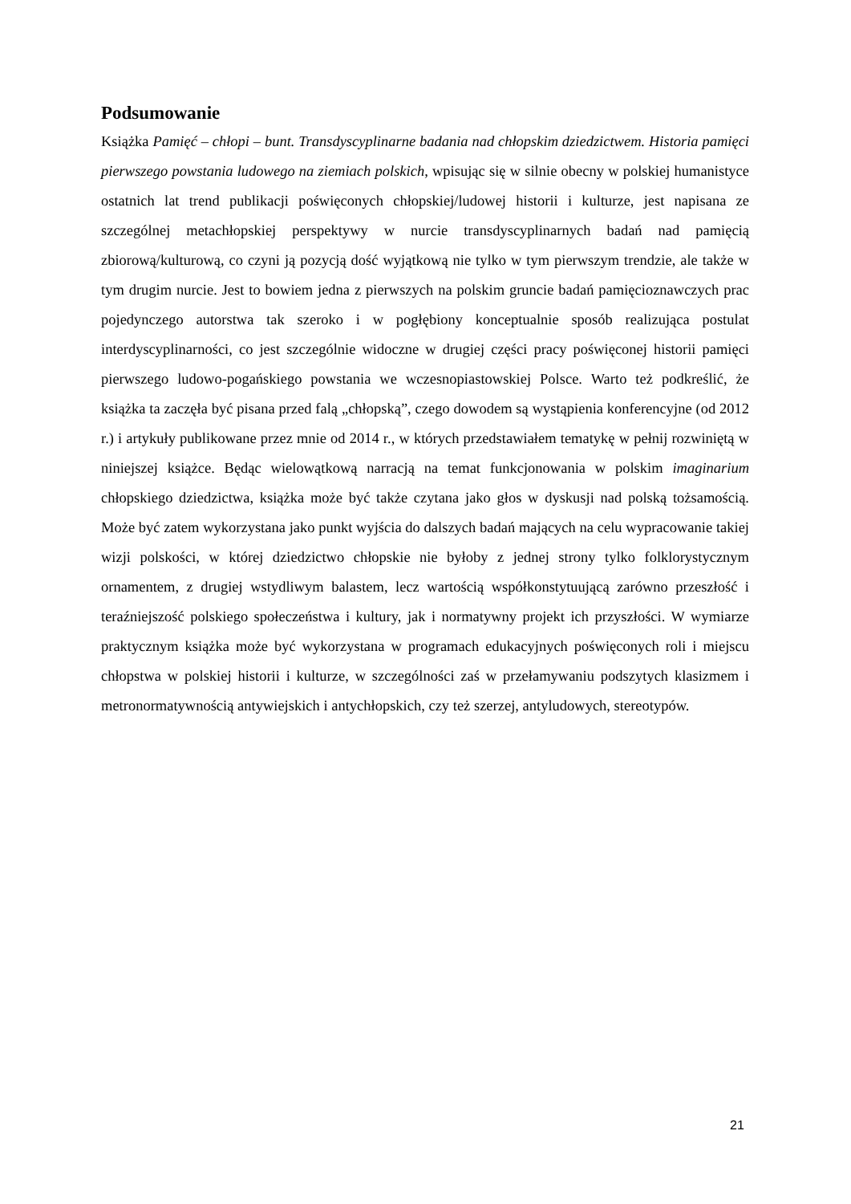Podsumowanie
Książka Pamięć – chłopi – bunt. Transdyscyplinarne badania nad chłopskim dziedzictwem. Historia pamięci pierwszego powstania ludowego na ziemiach polskich, wpisując się w silnie obecny w polskiej humanistyce ostatnich lat trend publikacji poświęconych chłopskiej/ludowej historii i kulturze, jest napisana ze szczególnej metachłopskiej perspektywy w nurcie transdyscyplinarnych badań nad pamięcią zbiorową/kulturową, co czyni ją pozycją dość wyjątkową nie tylko w tym pierwszym trendzie, ale także w tym drugim nurcie. Jest to bowiem jedna z pierwszych na polskim gruncie badań pamięcioznawczych prac pojedynczego autorstwa tak szeroko i w pogłębiony konceptualnie sposób realizująca postulat interdyscyplinarności, co jest szczególnie widoczne w drugiej części pracy poświęconej historii pamięci pierwszego ludowo-pogańskiego powstania we wczesnopiastowskiej Polsce. Warto też podkreślić, że książka ta zaczęła być pisana przed falą „chłopską”, czego dowodem są wystąpienia konferencyjne (od 2012 r.) i artykuły publikowane przez mnie od 2014 r., w których przedstawiałem tematykę w pełnij rozwiniętą w niniejszej książce. Będąc wielowątkową narracją na temat funkcjonowania w polskim imaginarium chłopskiego dziedzictwa, książka może być także czytana jako głos w dyskusji nad polską tożsamością. Może być zatem wykorzystana jako punkt wyjścia do dalszych badań mających na celu wypracowanie takiej wizji polskości, w której dziedzictwo chłopskie nie byłoby z jednej strony tylko folklorystycznym ornamentem, z drugiej wstydliwym balastem, lecz wartością współkonstytuującą zarówno przeszłość i teraźniejszość polskiego społeczeństwa i kultury, jak i normatywny projekt ich przyszłości. W wymiarze praktycznym książka może być wykorzystana w programach edukacyjnych poświęconych roli i miejscu chłopstwa w polskiej historii i kulturze, w szczególności zaś w przełamywaniu podszytych klasizmem i metronormatywnością antywiejskich i antychłopskich, czy też szerzej, antyludowych, stereotypów.
21